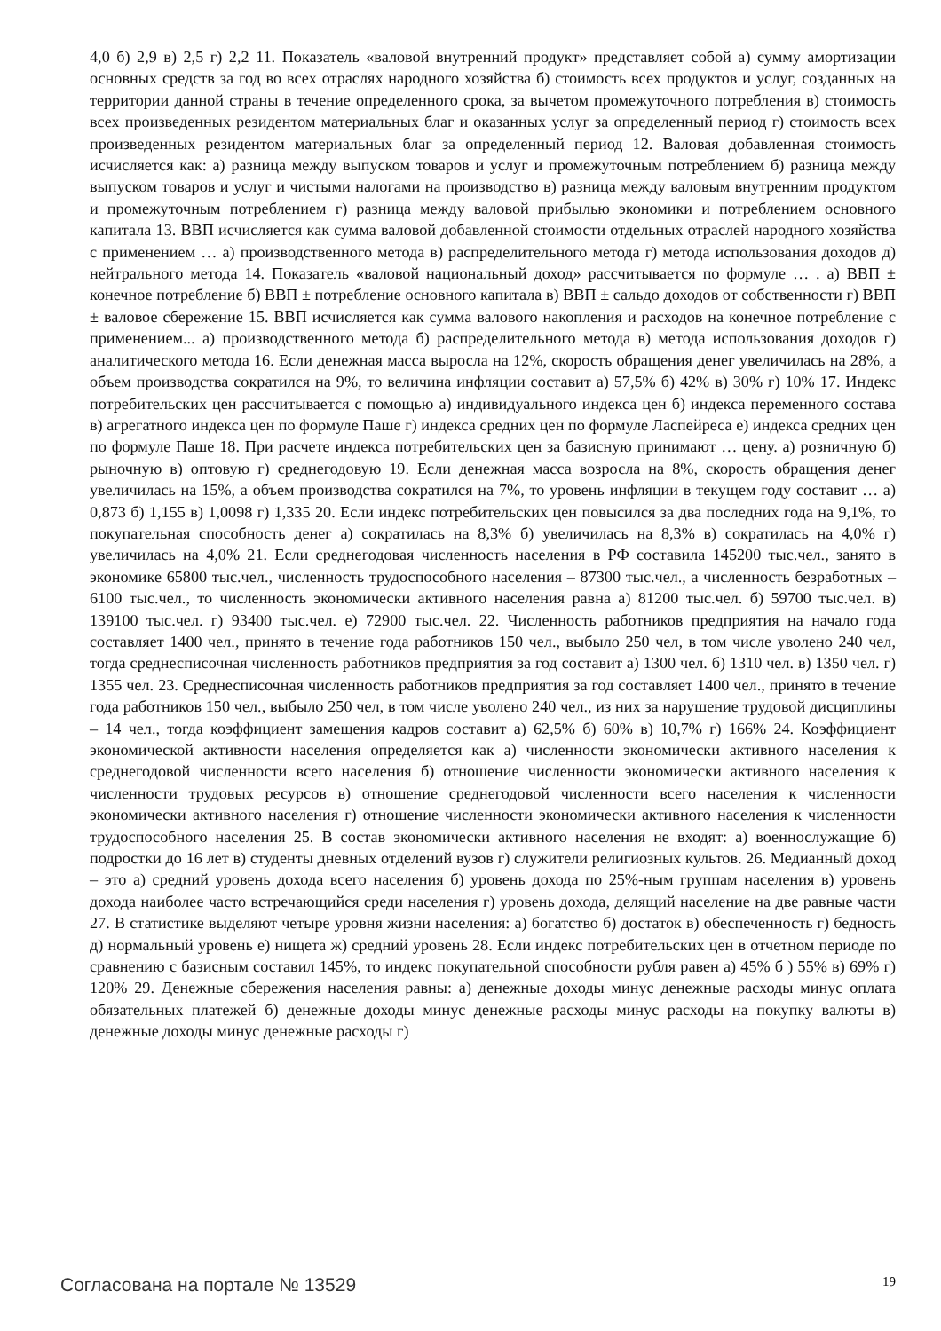4,0 б) 2,9 в) 2,5 г) 2,2 11. Показатель «валовой внутренний продукт» представляет собой а) сумму амортизации основных средств за год во всех отраслях народного хозяйства б) стоимость всех продуктов и услуг, созданных на территории данной страны в течение определенного срока, за вычетом промежуточного потребления в) стоимость всех произведенных резидентом материальных благ и оказанных услуг за определенный период г) стоимость всех произведенных резидентом материальных благ за определенный период 12. Валовая добавленная стоимость исчисляется как: а) разница между выпуском товаров и услуг и промежуточным потреблением б) разница между выпуском товаров и услуг и чистыми налогами на производство в) разница между валовым внутренним продуктом и промежуточным потреблением г) разница между валовой прибылью экономики и потреблением основного капитала 13. ВВП исчисляется как сумма валовой добавленной стоимости отдельных отраслей народного хозяйства с применением … а) производственного метода в) распределительного метода г) метода использования доходов д) нейтрального метода 14. Показатель «валовой национальный доход» рассчитывается по формуле … . а) ВВП ± конечное потребление б) ВВП ± потребление основного капитала в) ВВП ± сальдо доходов от собственности г) ВВП ± валовое сбережение 15. ВВП исчисляется как сумма валового накопления и расходов на конечное потребление с применением... а) производственного метода б) распределительного метода в) метода использования доходов г) аналитического метода 16. Если денежная масса выросла на 12%, скорость обращения денег увеличилась на 28%, а объем производства сократился на 9%, то величина инфляции составит а) 57,5% б) 42% в) 30% г) 10% 17. Индекс потребительских цен рассчитывается с помощью а) индивидуального индекса цен б) индекса переменного состава в) агрегатного индекса цен по формуле Паше г) индекса средних цен по формуле Ласпейреса е) индекса средних цен по формуле Паше 18. При расчете индекса потребительских цен за базисную принимают … цену. а) розничную б) рыночную в) оптовую г) среднегодовую 19. Если денежная масса возросла на 8%, скорость обращения денег увеличилась на 15%, а объем производства сократился на 7%, то уровень инфляции в текущем году составит … а) 0,873 б) 1,155 в) 1,0098 г) 1,335 20. Если индекс потребительских цен повысился за два последних года на 9,1%, то покупательная способность денег а) сократилась на 8,3% б) увеличилась на 8,3% в) сократилась на 4,0% г) увеличилась на 4,0% 21. Если среднегодовая численность населения в РФ составила 145200 тыс.чел., занято в экономике 65800 тыс.чел., численность трудоспособного населения – 87300 тыс.чел., а численность безработных – 6100 тыс.чел., то численность экономически активного населения равна а) 81200 тыс.чел. б) 59700 тыс.чел. в) 139100 тыс.чел. г) 93400 тыс.чел. е) 72900 тыс.чел. 22. Численность работников предприятия на начало года составляет 1400 чел., принято в течение года работников 150 чел., выбыло 250 чел, в том числе уволено 240 чел, тогда среднесписочная численность работников предприятия за год составит а) 1300 чел. б) 1310 чел. в) 1350 чел. г) 1355 чел. 23. Среднесписочная численность работников предприятия за год составляет 1400 чел., принято в течение года работников 150 чел., выбыло 250 чел, в том числе уволено 240 чел., из них за нарушение трудовой дисциплины – 14 чел., тогда коэффициент замещения кадров составит а) 62,5% б) 60% в) 10,7% г) 166% 24. Коэффициент экономической активности населения определяется как а) численности экономически активного населения к среднегодовой численности всего населения б) отношение численности экономически активного населения к численности трудовых ресурсов в) отношение среднегодовой численности всего населения к численности экономически активного населения г) отношение численности экономически активного населения к численности трудоспособного населения 25. В состав экономически активного населения не входят: а) военнослужащие б) подростки до 16 лет в) студенты дневных отделений вузов г) служители религиозных культов. 26. Медианный доход – это а) средний уровень дохода всего населения б) уровень дохода по 25%-ным группам населения в) уровень дохода наиболее часто встречающийся среди населения г) уровень дохода, делящий население на две равные части 27. В статистике выделяют четыре уровня жизни населения: а) богатство б) достаток в) обеспеченность г) бедность д) нормальный уровень е) нищета ж) средний уровень 28. Если индекс потребительских цен в отчетном периоде по сравнению с базисным составил 145%, то индекс покупательной способности рубля равен а) 45% б ) 55% в) 69% г) 120% 29. Денежные сбережения населения равны: а) денежные доходы минус денежные расходы минус оплата обязательных платежей б) денежные доходы минус денежные расходы минус расходы на покупку валюты в) денежные доходы минус денежные расходы г)
Согласована на портале № 13529 19